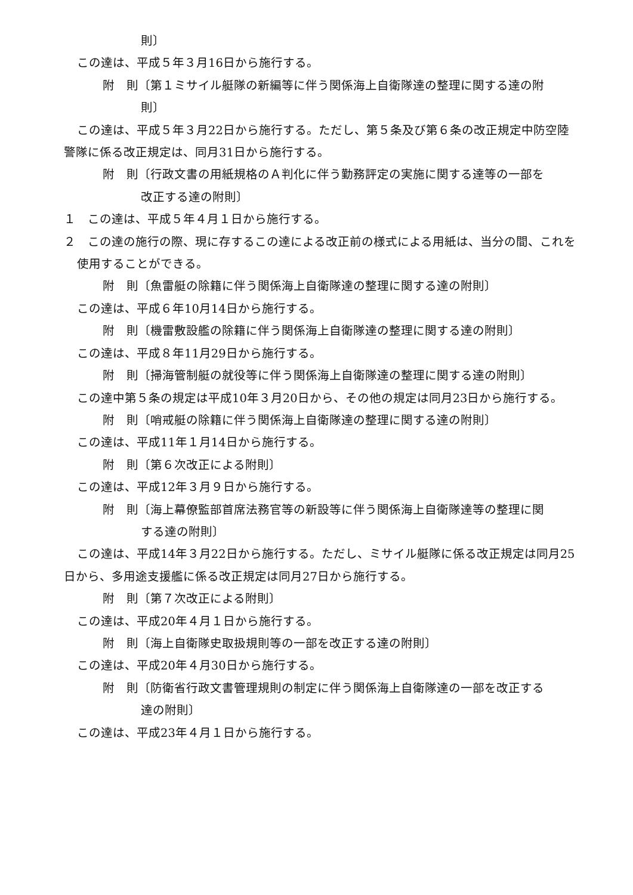則〕
この達は、平成５年３月16日から施行する。
附　則〔第１ミサイル艇隊の新編等に伴う関係海上自衛隊達の整理に関する達の附
則〕
この達は、平成５年３月22日から施行する。ただし、第５条及び第６条の改正規定中防空陸警隊に係る改正規定は、同月31日から施行する。
附　則〔行政文書の用紙規格のＡ判化に伴う勤務評定の実施に関する達等の一部を
改正する達の附則〕
１　この達は、平成５年４月１日から施行する。
２　この達の施行の際、現に存するこの達による改正前の様式による用紙は、当分の間、これを使用することができる。
附　則〔魚雷艇の除籍に伴う関係海上自衛隊達の整理に関する達の附則〕
この達は、平成６年10月14日から施行する。
附　則〔機雷敷設艦の除籍に伴う関係海上自衛隊達の整理に関する達の附則〕
この達は、平成８年11月29日から施行する。
附　則〔掃海管制艇の就役等に伴う関係海上自衛隊達の整理に関する達の附則〕
この達中第５条の規定は平成10年３月20日から、その他の規定は同月23日から施行する。
附　則〔哨戒艇の除籍に伴う関係海上自衛隊達の整理に関する達の附則〕
この達は、平成11年１月14日から施行する。
附　則〔第６次改正による附則〕
この達は、平成12年３月９日から施行する。
附　則〔海上幕僚監部首席法務官等の新設等に伴う関係海上自衛隊達等の整理に関
する達の附則〕
この達は、平成14年３月22日から施行する。ただし、ミサイル艇隊に係る改正規定は同月25日から、多用途支援艦に係る改正規定は同月27日から施行する。
附　則〔第７次改正による附則〕
この達は、平成20年４月１日から施行する。
附　則〔海上自衛隊史取扱規則等の一部を改正する達の附則〕
この達は、平成20年４月30日から施行する。
附　則〔防衛省行政文書管理規則の制定に伴う関係海上自衛隊達の一部を改正する
達の附則〕
この達は、平成23年４月１日から施行する。